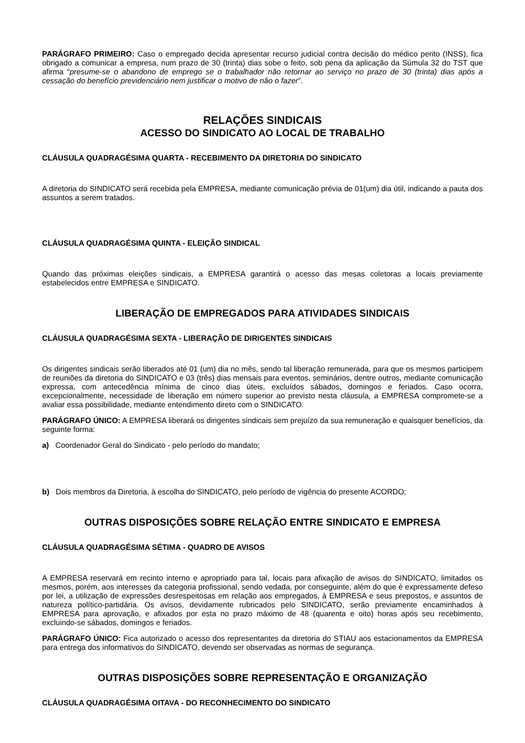PARÁGRAFO PRIMEIRO: Caso o empregado decida apresentar recurso judicial contra decisão do médico perito (INSS), fica obrigado a comunicar a empresa, num prazo de 30 (trinta) dias sobe o feito, sob pena da aplicação da Súmula 32 do TST que afirma “presume-se o abandono de emprego se o trabalhador não retornar ao serviço no prazo de 30 (trinta) dias após a cessação do benefício previdenciário nem justificar o motivo de não o fazer”.
RELAÇÕES SINDICAIS
ACESSO DO SINDICATO AO LOCAL DE TRABALHO
CLÁUSULA QUADRAGÉSIMA QUARTA - RECEBIMENTO DA DIRETORIA DO SINDICATO
A diretoria do SINDICATO será recebida pela EMPRESA, mediante comunicação prévia de 01(um) dia útil, indicando a pauta dos assuntos a serem tratados.
CLÁUSULA QUADRAGÉSIMA QUINTA - ELEIÇÃO SINDICAL
Quando das próximas eleições sindicais, a EMPRESA garantirá o acesso das mesas coletoras a locais previamente estabelecidos entre EMPRESA e SINDICATO.
LIBERAÇÃO DE EMPREGADOS PARA ATIVIDADES SINDICAIS
CLÁUSULA QUADRAGÉSIMA SEXTA - LIBERAÇÃO DE DIRIGENTES SINDICAIS
Os dirigentes sindicais serão liberados até 01 (um) dia no mês, sendo tal liberação remunerada, para que os mesmos participem de reuniões da diretoria do SINDICATO e 03 (três) dias mensais para eventos, seminários, dentre outros, mediante comunicação expressa, com antecedência mínima de cinco dias úteis, excluídos sábados, domingos e feriados. Caso ocorra, excepcionalmente, necessidade de liberação em número superior ao previsto nesta cláusula, a EMPRESA compromete-se a avaliar essa possibilidade, mediante entendimento direto com o SINDICATO.
PARÁGRAFO ÚNICO: A EMPRESA liberará os dirigentes sindicais sem prejuízo da sua remuneração e quaisquer benefícios, da seguinte forma:
a) Coordenador Geral do Sindicato - pelo período do mandato;
b) Dois membros da Diretoria, à escolha do SINDICATO, pelo período de vigência do presente ACORDO;
OUTRAS DISPOSIÇÕES SOBRE RELAÇÃO ENTRE SINDICATO E EMPRESA
CLÁUSULA QUADRAGÉSIMA SÉTIMA - QUADRO DE AVISOS
A EMPRESA reservará em recinto interno e apropriado para tal, locais para afixação de avisos do SINDICATO, limitados os mesmos, porém, aos interesses da categoria profissional, sendo vedada, por conseguinte, além do que é expressamente defeso por lei, a utilização de expressões desrespeitosas em relação aos empregados, à EMPRESA e seus prepostos, e assuntos de natureza político-partidária. Os avisos, devidamente rubricados pelo SINDICATO, serão previamente encaminhados à EMPRESA para aprovação, e afixados por esta no prazo máximo de 48 (quarenta e oito) horas após seu recebimento, excluindo-se sábados, domingos e feriados.
PARÁGRAFO ÚNICO: Fica autorizado o acesso dos representantes da diretoria do STIAU aos estacionamentos da EMPRESA para entrega dos informativos do SINDICATO, devendo ser observadas as normas de segurança.
OUTRAS DISPOSIÇÕES SOBRE REPRESENTAÇÃO E ORGANIZAÇÃO
CLÁUSULA QUADRAGÉSIMA OITAVA - DO RECONHECIMENTO DO SINDICATO